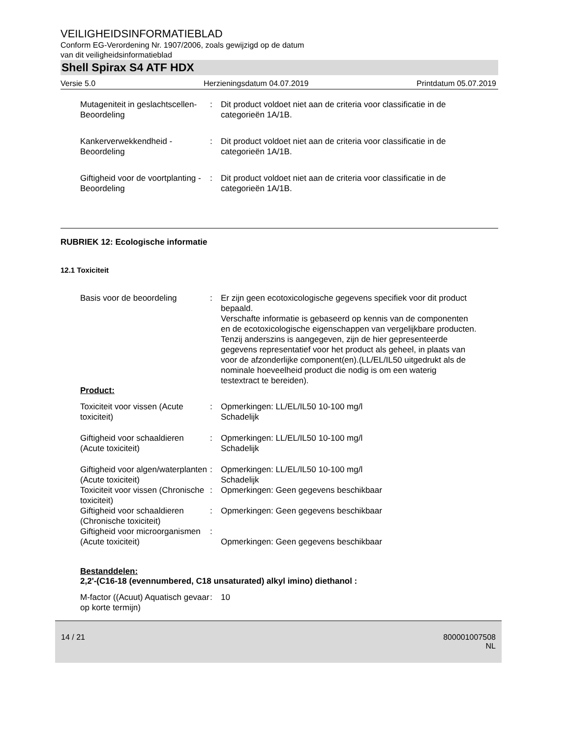VEILIGHEIDSINFORMATIEBLAD
Conform EG-Verordening Nr. 1907/2006, zoals gewijzigd op de datum
van dit veiligheidsinformatieblad
Shell Spirax S4 ATF HDX
Versie 5.0 Herzieningsdatum 04.07.2019 Printdatum 05.07.2019
Mutageniteit in geslachtscellen- Beoordeling
: Dit product voldoet niet aan de criteria voor classificatie in de categorieën 1A/1B.
Kankerverwekkendheid - Beoordeling
: Dit product voldoet niet aan de criteria voor classificatie in de categorieën 1A/1B.
Giftigheid voor de voortplanting - Beoordeling
: Dit product voldoet niet aan de criteria voor classificatie in de categorieën 1A/1B.
RUBRIEK 12: Ecologische informatie
12.1 Toxiciteit
Basis voor de beoordeling : Er zijn geen ecotoxicologische gegevens specifiek voor dit product bepaald.
Verschafte informatie is gebaseerd op kennis van de componenten en de ecotoxicologische eigenschappen van vergelijkbare producten.
Tenzij anderszins is aangegeven, zijn de hier gepresenteerde gegevens representatief voor het product als geheel, in plaats van voor de afzonderlijke component(en).(LL/EL/IL50 uitgedrukt als de nominale hoeveelheid product die nodig is om een waterig testextract te bereiden).
Product:
Toxiciteit voor vissen (Acute toxiciteit)
: Opmerkingen: LL/EL/IL50 10-100 mg/l
Schadelijk
Giftigheid voor schaaldieren (Acute toxiciteit)
: Opmerkingen: LL/EL/IL50 10-100 mg/l
Schadelijk
Giftigheid voor algen/waterplanten (Acute toxiciteit)
: Opmerkingen: LL/EL/IL50 10-100 mg/l
Schadelijk
Toxiciteit voor vissen (Chronische toxiciteit)
: Opmerkingen: Geen gegevens beschikbaar
Giftigheid voor schaaldieren (Chronische toxiciteit)
: Opmerkingen: Geen gegevens beschikbaar
Giftigheid voor microorganismen (Acute toxiciteit)
:
Opmerkingen: Geen gegevens beschikbaar
Bestanddelen:
2,2'-(C16-18 (evennumbered, C18 unsaturated) alkyl imino) diethanol :
M-factor ((Acuut) Aquatisch gevaar op korte termijn)
: 10
14 / 21 800001007508
NL